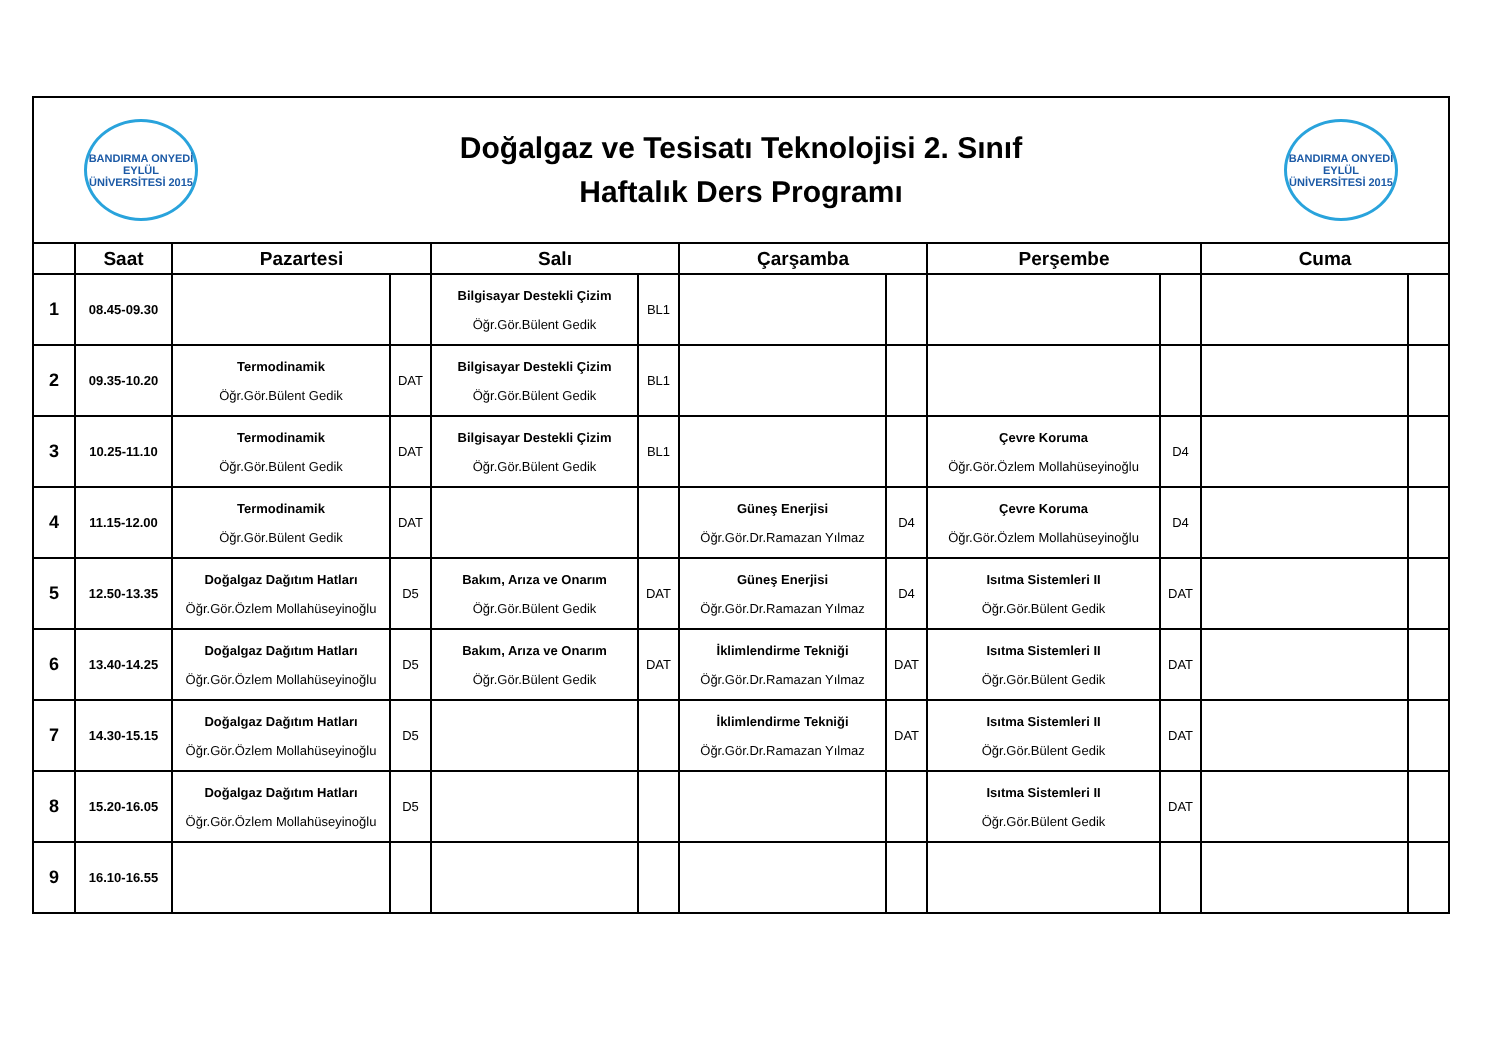BANDIRMA ONYEDİ EYLÜL ÜNİVERSİTESİ 2015
Doğalgaz ve Tesisatı Teknolojisi 2. Sınıf
Haftalık Ders Programı
BANDIRMA ONYEDİ EYLÜL ÜNİVERSİTESİ 2015
| | Saat | Pazartesi | | Salı | | Çarşamba | | Perşembe | | Cuma | |
| --- | --- | --- | --- | --- | --- | --- | --- | --- | --- | --- | --- |
| 1 | 08.45-09.30 | | | Bilgisayar Destekli Çizim Öğr.Gör.Bülent Gedik | BL1 | | | | | | |
| 2 | 09.35-10.20 | Termodinamik Öğr.Gör.Bülent Gedik | DAT | Bilgisayar Destekli Çizim Öğr.Gör.Bülent Gedik | BL1 | | | | | | |
| 3 | 10.25-11.10 | Termodinamik Öğr.Gör.Bülent Gedik | DAT | Bilgisayar Destekli Çizim Öğr.Gör.Bülent Gedik | BL1 | | | Çevre Koruma Öğr.Gör.Özlem Mollahüseyinoğlu | D4 | | |
| 4 | 11.15-12.00 | Termodinamik Öğr.Gör.Bülent Gedik | DAT | | | Güneş Enerjisi Öğr.Gör.Dr.Ramazan Yılmaz | D4 | Çevre Koruma Öğr.Gör.Özlem Mollahüseyinoğlu | D4 | | |
| 5 | 12.50-13.35 | Doğalgaz Dağıtım Hatları Öğr.Gör.Özlem Mollahüseyinoğlu | D5 | Bakım, Arıza ve Onarım Öğr.Gör.Bülent Gedik | DAT | Güneş Enerjisi Öğr.Gör.Dr.Ramazan Yılmaz | D4 | Isıtma Sistemleri II Öğr.Gör.Bülent Gedik | DAT | | |
| 6 | 13.40-14.25 | Doğalgaz Dağıtım Hatları Öğr.Gör.Özlem Mollahüseyinoğlu | D5 | Bakım, Arıza ve Onarım Öğr.Gör.Bülent Gedik | DAT | İklimlendirme Tekniği Öğr.Gör.Dr.Ramazan Yılmaz | DAT | Isıtma Sistemleri II Öğr.Gör.Bülent Gedik | DAT | | |
| 7 | 14.30-15.15 | Doğalgaz Dağıtım Hatları Öğr.Gör.Özlem Mollahüseyinoğlu | D5 | | | İklimlendirme Tekniği Öğr.Gör.Dr.Ramazan Yılmaz | DAT | Isıtma Sistemleri II Öğr.Gör.Bülent Gedik | DAT | | |
| 8 | 15.20-16.05 | Doğalgaz Dağıtım Hatları Öğr.Gör.Özlem Mollahüseyinoğlu | D5 | | | | | Isıtma Sistemleri II Öğr.Gör.Bülent Gedik | DAT | | |
| 9 | 16.10-16.55 | | | | | | | | | | |